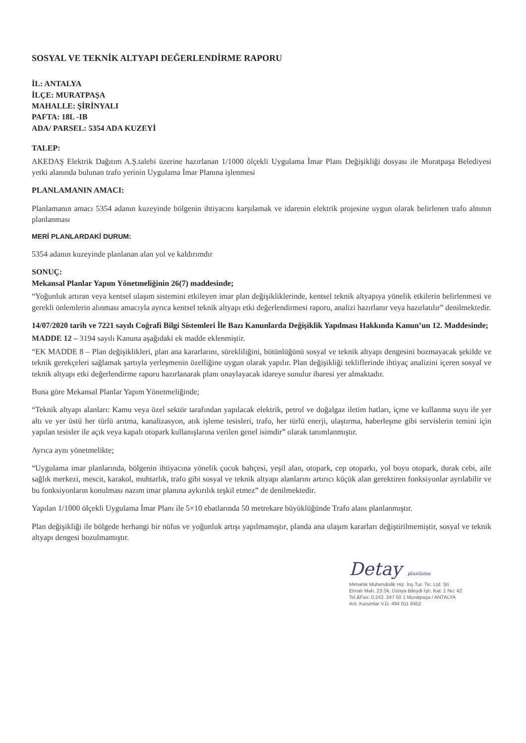SOSYAL VE TEKNİK ALTYAPI DEĞERLENDİRME RAPORU
İL: ANTALYA
İLÇE: MURATPAŞA
MAHALLE: ŞİRİNYALI
PAFTA: 18L -IB
ADA/ PARSEL: 5354 ADA KUZEYİ
TALEP:
AKEDAŞ Elektrik Dağıtım A.Ş.talebi üzerine hazırlanan 1/1000 ölçekli Uygulama İmar Planı Değişikliği dosyası ile Muratpaşa Belediyesi yetki alanında bulunan trafo yerinin Uygulama İmar Planına işlenmesi
PLANLAMANIN AMACI:
Planlamanın amacı 5354 adanın kuzeyinde bölgenin ihtiyacını karşılamak ve idarenin elektrik projesine uygun olarak belirlenen trafo alnının planlanması
MERİ PLANLARDAKİ DURUM:
5354 adanın kuzeyinde planlanan alan yol ve kaldırımdır
SONUÇ:
Mekansal Planlar Yapım Yönetmeliğinin 26(7) maddesinde;
“Yoğunluk artıran veya kentsel ulaşım sistemini etkileyen imar plan değişikliklerinde, kentsel teknik altyapıya yönelik etkilerin belirlenmesi ve gerekli önlemlerin alınması amacıyla ayrıca kentsel teknik altyapı etki değerlendirmesi raporu, analizi hazırlanır veya hazırlatılır” denilmektedir.
14/07/2020 tarih ve 7221 sayılı Coğrafi Bilgi Sistemleri İle Bazı Kanunlarda Değişiklik Yapılması Hakkında Kanun’un 12. Maddesinde;
MADDE 12 – 3194 sayılı Kanuna aşağıdaki ek madde eklenmiştir.
“EK MADDE 8 – Plan değişiklikleri, plan ana kararlarını, sürekliliğini, bütünlüğünü sosyal ve teknik altyapı dengesini bozmayacak şekilde ve teknik gerekçeleri sağlamak şartıyla yerleşmenin özelliğine uygun olarak yapılır. Plan değişikliği tekliflerinde ihtiyaç analizini içeren sosyal ve teknik altyapı etki değerlendirme raporu hazırlanarak planı onaylayacak idareye sunulur ibaresi yer almaktadır.
Buna göre Mekansal Planlar Yapım Yönetmeliğinde;
“Teknik altyapı alanları: Kamu veya özel sektör tarafından yapılacak elektrik, petrol ve doğalgaz iletim hatları, içme ve kullanma suyu ile yer altı ve yer üstü her türlü arıtma, kanalizasyon, atık işleme tesisleri, trafo, her türlü enerji, ulaştırma, haberleşme gibi servislerin temini için yapılan tesisler ile açık veya kapalı otopark kullanışlarına verilen genel isimdir” olarak tanımlanmıştır.
Ayrıca aynı yönetmelikte;
“Uygulama imar planlarında, bölgenin ihtiyacına yönelik çocuk bahçesi, yeşil alan, otopark, cep otoparkı, yol boyu otopark, durak cebi, aile sağlık merkezi, mescit, karakol, muhtarlık, trafo gibi sosyal ve teknik altyapı alanlarını artırıcı küçük alan gerektiren fonksiyonlar ayrılabilir ve bu fonksiyonların konulması nazım imar planına aykırılık teşkil etmez” de denilmektedir.
Yapılan 1/1000 ölçekli Uygulama İmar Planı ile 5×10 ebatlarında 50 metrekare büyüklüğünde Trafo alanı planlanmıştır.
Plan değişikliği ile bölgede herhangi bir nüfus ve yoğunluk artışı yapılmamıştır, planda ana ulaşım kararları değiştirilmemiştir, sosyal ve teknik altyapı dengesi bozulmamıştır.
Detay planlama
Mimarlık Mühendislik Hiz. İnş.Tur. Tic. Ltd. Şti.
Elmalı Mah. 23.Sk. Dünya Bileydi İşh. Kat: 1 No: 42
Tel.&Fax: 0.242. 247 50 1 Muratpaşa / ANTALYA
Ant. Kurumlar V.D. 494 011 8452